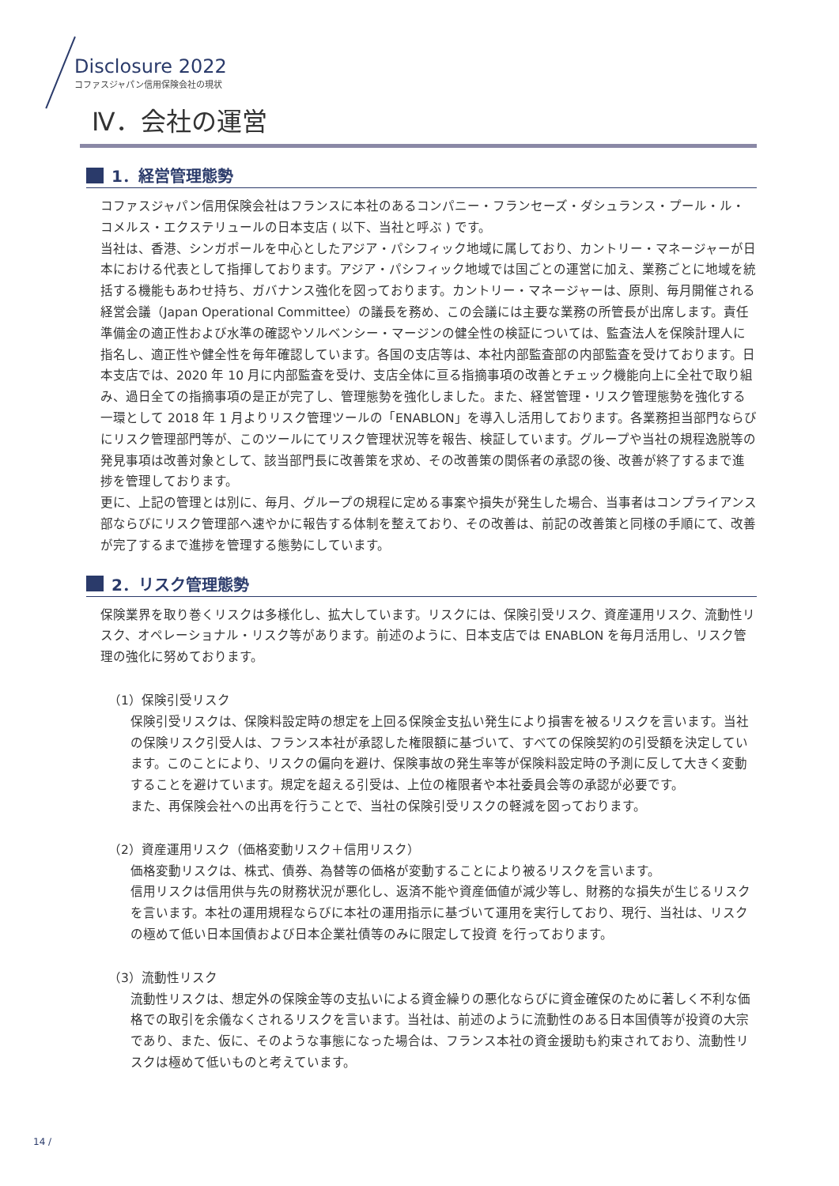Disclosure 2022
コファスジャパン信用保険会社の現状
Ⅳ．会社の運営
1．経営管理態勢
コファスジャパン信用保険会社はフランスに本社のあるコンパニー・フランセーズ・ダシュランス・プール・ル・コメルス・エクステリュールの日本支店 ( 以下、当社と呼ぶ ) です。
当社は、香港、シンガポールを中心としたアジア・パシフィック地域に属しており、カントリー・マネージャーが日本における代表として指揮しております。アジア・パシフィック地域では国ごとの運営に加え、業務ごとに地域を統括する機能もあわせ持ち、ガバナンス強化を図っております。カントリー・マネージャーは、原則、毎月開催される経営会議（Japan Operational Committee）の議長を務め、この会議には主要な業務の所管長が出席します。責任準備金の適正性および水準の確認やソルベンシー・マージンの健全性の検証については、監査法人を保険計理人に指名し、適正性や健全性を毎年確認しています。各国の支店等は、本社内部監査部の内部監査を受けております。日本支店では、2020 年 10 月に内部監査を受け、支店全体に亘る指摘事項の改善とチェック機能向上に全社で取り組み、過日全ての指摘事項の是正が完了し、管理態勢を強化しました。また、経営管理・リスク管理態勢を強化する一環として 2018 年 1 月よりリスク管理ツールの「ENABLON」を導入し活用しております。各業務担当部門ならびにリスク管理部門等が、このツールにてリスク管理状況等を報告、検証しています。グループや当社の規程逸脱等の発見事項は改善対象として、該当部門長に改善策を求め、その改善策の関係者の承認の後、改善が終了するまで進捗を管理しております。
更に、上記の管理とは別に、毎月、グループの規程に定める事案や損失が発生した場合、当事者はコンプライアンス部ならびにリスク管理部へ速やかに報告する体制を整えており、その改善は、前記の改善策と同様の手順にて、改善が完了するまで進捗を管理する態勢にしています。
2．リスク管理態勢
保険業界を取り巻くリスクは多様化し、拡大しています。リスクには、保険引受リスク、資産運用リスク、流動性リスク、オペレーショナル・リスク等があります。前述のように、日本支店では ENABLON を毎月活用し、リスク管理の強化に努めております。
（1）保険引受リスク
保険引受リスクは、保険料設定時の想定を上回る保険金支払い発生により損害を被るリスクを言います。当社の保険リスク引受人は、フランス本社が承認した権限額に基づいて、すべての保険契約の引受額を決定しています。このことにより、リスクの偏向を避け、保険事故の発生率等が保険料設定時の予測に反して大きく変動することを避けています。規定を超える引受は、上位の権限者や本社委員会等の承認が必要です。
また、再保険会社への出再を行うことで、当社の保険引受リスクの軽減を図っております。
（2）資産運用リスク（価格変動リスク＋信用リスク）
価格変動リスクは、株式、債券、為替等の価格が変動することにより被るリスクを言います。
信用リスクは信用供与先の財務状況が悪化し、返済不能や資産価値が減少等し、財務的な損失が生じるリスクを言います。本社の運用規程ならびに本社の運用指示に基づいて運用を実行しており、現行、当社は、リスクの極めて低い日本国債および日本企業社債等のみに限定して投資 を行っております。
（3）流動性リスク
流動性リスクは、想定外の保険金等の支払いによる資金繰りの悪化ならびに資金確保のために著しく不利な価格での取引を余儀なくされるリスクを言います。当社は、前述のように流動性のある日本国債等が投資の大宗であり、また、仮に、そのような事態になった場合は、フランス本社の資金援助も約束されており、流動性リスクは極めて低いものと考えています。
14 /